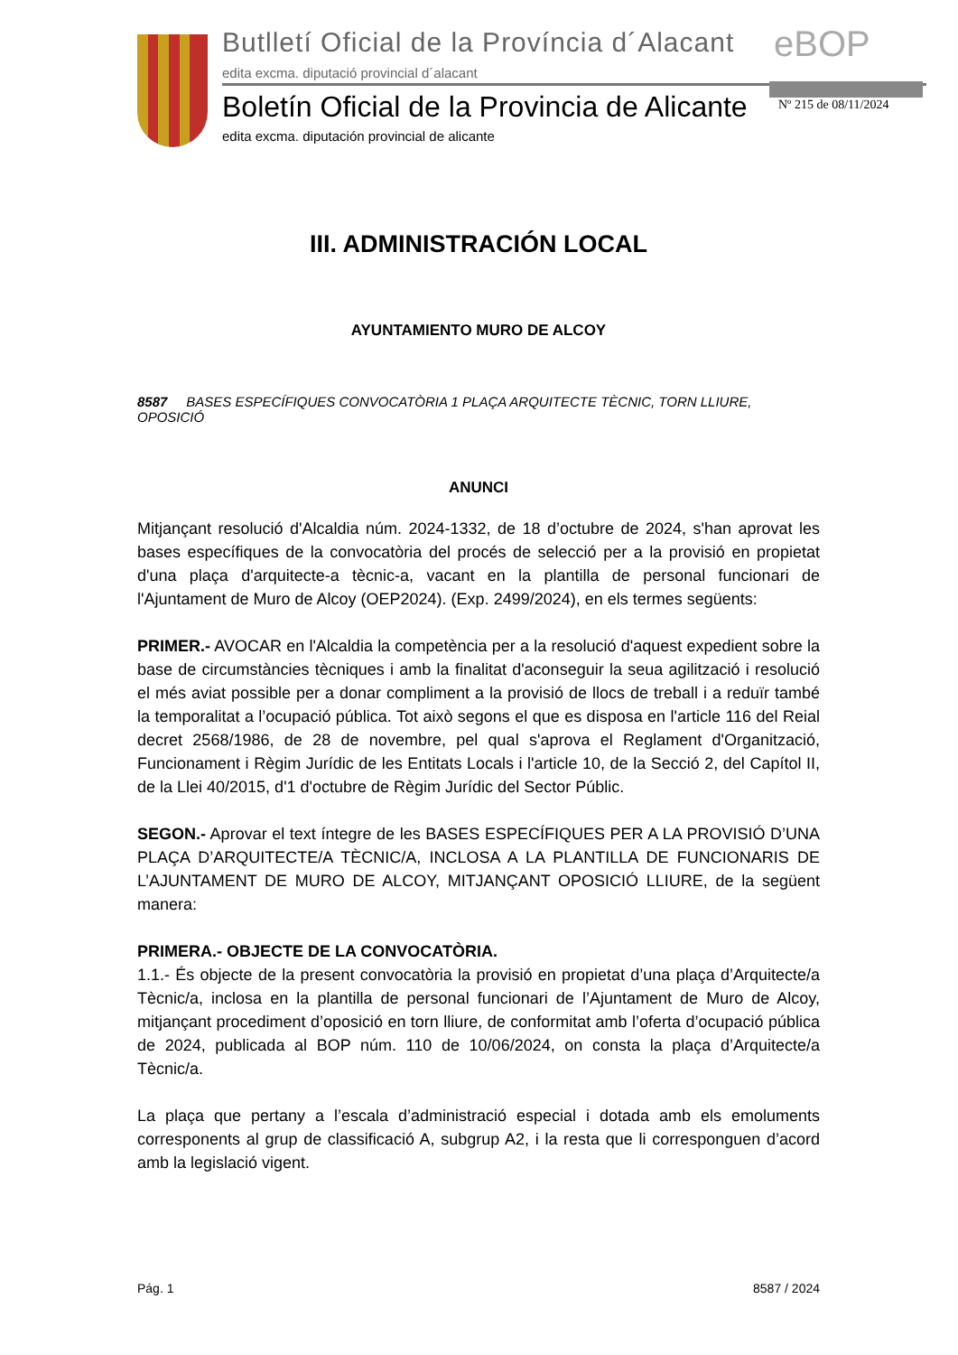Butlletí Oficial de la Província d´Alacant
edita excma. diputació provincial d´alacant
eBOP
Boletín Oficial de la Provincia de Alicante
edita excma. diputación provincial de alicante
Nº 215 de 08/11/2024
III. ADMINISTRACIÓN LOCAL
AYUNTAMIENTO MURO DE ALCOY
8587 BASES ESPECÍFIQUES CONVOCATÒRIA 1 PLAÇA ARQUITECTE TÈCNIC, TORN LLIURE, OPOSICIÓ
ANUNCI
Mitjançant resolució d'Alcaldia núm. 2024-1332, de 18 d’octubre de 2024, s'han aprovat les bases específiques de la convocatòria del procés de selecció per a la provisió en propietat d'una plaça d'arquitecte-a tècnic-a, vacant en la plantilla de personal funcionari de l'Ajuntament de Muro de Alcoy (OEP2024). (Exp. 2499/2024), en els termes següents:
PRIMER.- AVOCAR en l'Alcaldia la competència per a la resolució d'aquest expedient sobre la base de circumstàncies tècniques i amb la finalitat d'aconseguir la seua agilització i resolució el més aviat possible per a donar compliment a la provisió de llocs de treball i a reduïr també la temporalitat a l’ocupació pública. Tot això segons el que es disposa en l'article 116 del Reial decret 2568/1986, de 28 de novembre, pel qual s'aprova el Reglament d'Organització, Funcionament i Règim Jurídic de les Entitats Locals i l'article 10, de la Secció 2, del Capítol II, de la Llei 40/2015, d'1 d'octubre de Règim Jurídic del Sector Públic.
SEGON.- Aprovar el text íntegre de les BASES ESPECÍFIQUES PER A LA PROVISIÓ D’UNA PLAÇA D’ARQUITECTE/A TÈCNIC/A, INCLOSA A LA PLANTILLA DE FUNCIONARIS DE L’AJUNTAMENT DE MURO DE ALCOY, MITJANÇANT OPOSICIÓ LLIURE, de la següent manera:
PRIMERA.- OBJECTE DE LA CONVOCATÒRIA.
1.1.- És objecte de la present convocatòria la provisió en propietat d’una plaça d’Arquitecte/a Tècnic/a, inclosa en la plantilla de personal funcionari de l’Ajuntament de Muro de Alcoy, mitjançant procediment d’oposició en torn lliure, de conformitat amb l’oferta d’ocupació pública de 2024, publicada al BOP núm. 110 de 10/06/2024, on consta la plaça d’Arquitecte/a Tècnic/a.
La plaça que pertany a l’escala d’administració especial i dotada amb els emoluments corresponents al grup de classificació A, subgrup A2, i la resta que li corresponguen d’acord amb la legislació vigent.
Pág. 1 8587 / 2024